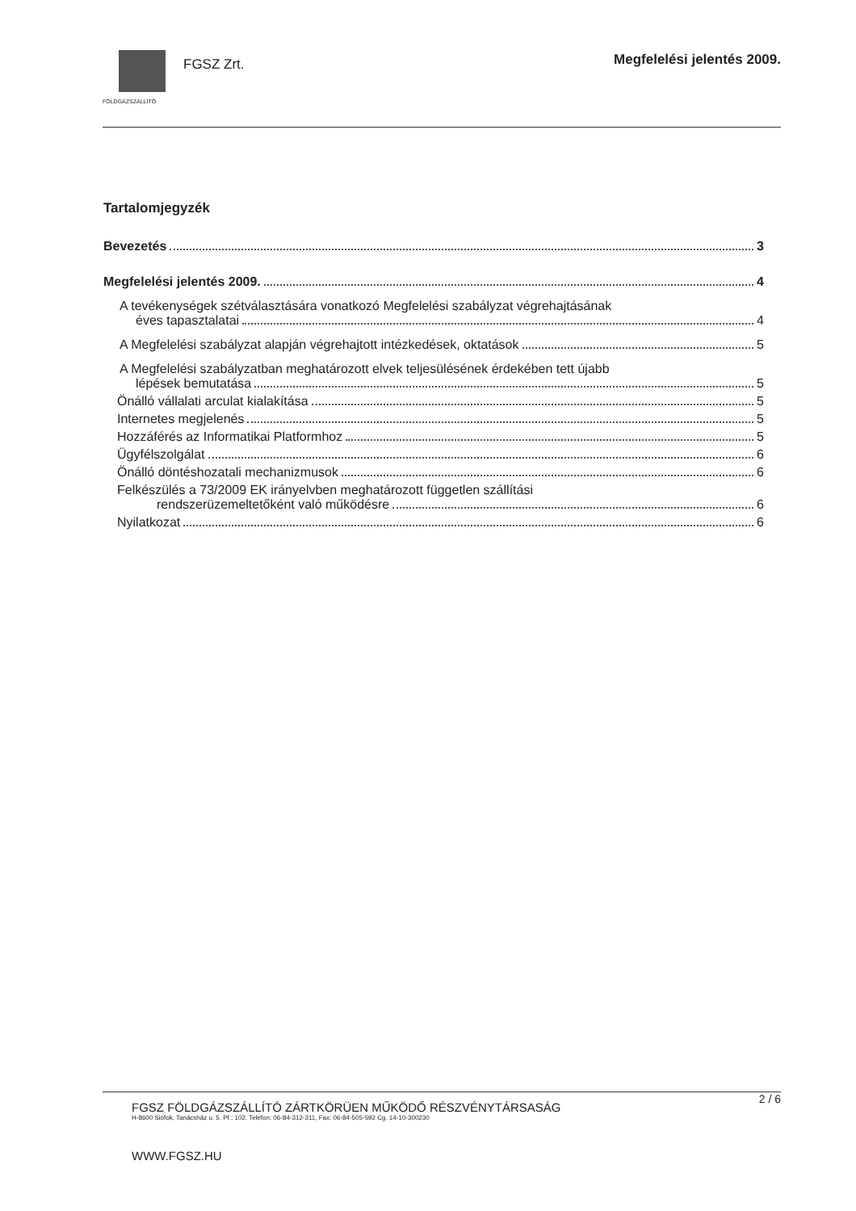FÖLDGÁZSZÁLLÍTÓ
FGSZ Zrt.
Megfelelési jelentés 2009.
Tartalomjegyzék
Bevezetés 3
Megfelelési jelentés 2009. 4
A tevékenységek szétválasztására vonatkozó Megfelelési szabályzat végrehajtásának
éves tapasztalatai 4
A Megfelelési szabályzat alapján végrehajtott intézkedések, oktatások 5
A Megfelelési szabályzatban meghatározott elvek teljesülésének érdekében tett újabb
lépések bemutatása 5
Önálló vállalati arculat kialakítása 5
Internetes megjelenés 5
Hozzáférés az Informatikai Platformhoz 5
Ügyfélszolgálat 6
Önálló döntéshozatali mechanizmusok 6
Felkészülés a 73/2009 EK irányelvben meghatározott független szállítási
rendszerüzemeltetőként való működésre 6
Nyilatkozat 6
2 / 6
FGSZ FÖLDGÁZSZÁLLÍTÓ ZÁRTKÖRÜEN MŰKÖDŐ RÉSZVÉNYTÁRSASÁG
H-8600 Siófok, Tanácsház u. 5. Pf.: 102. Telefon: 06-84-312-311, Fax: 06-84-505-592 Cg. 14-10-300230
WWW.FGSZ.HU